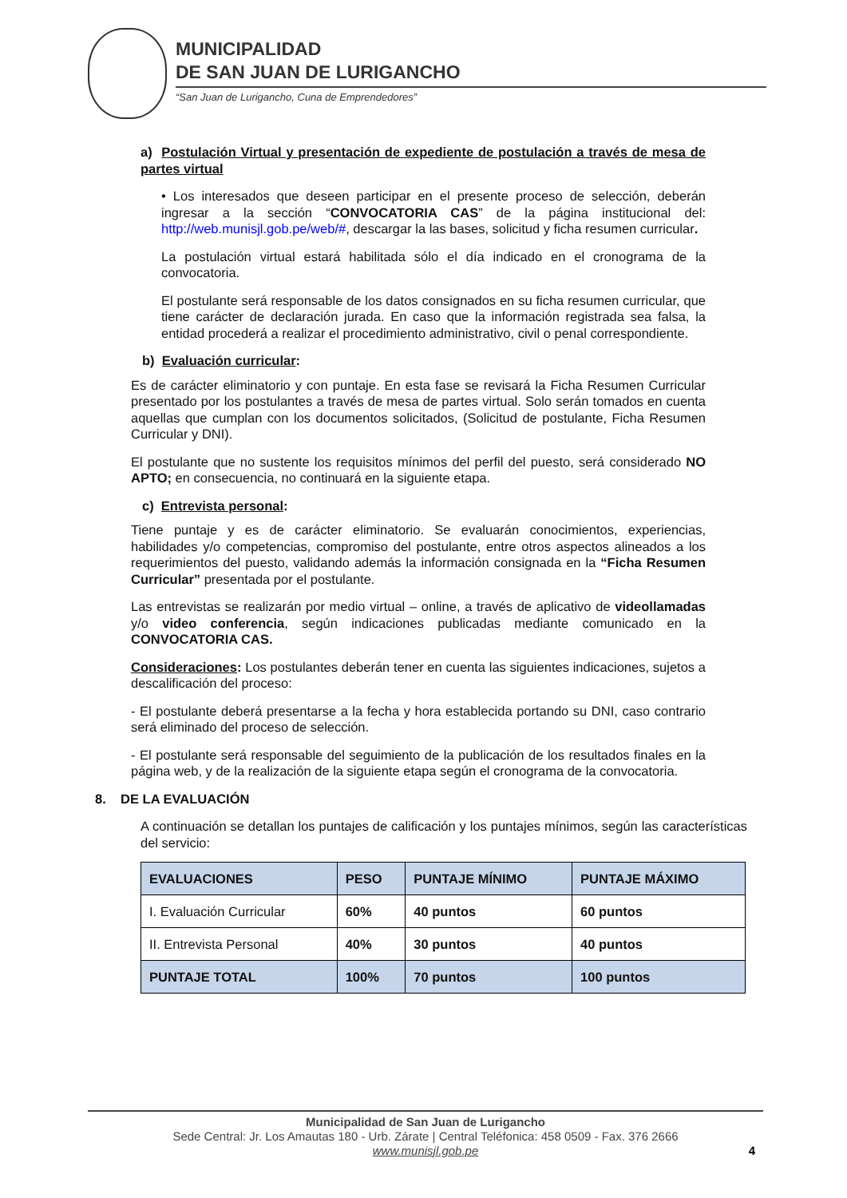MUNICIPALIDAD
DE SAN JUAN DE LURIGANCHO
“San Juan de Lurigancho, Cuna de Emprendedores”
a) Postulación Virtual y presentación de expediente de postulación a través de mesa de partes virtual
• Los interesados que deseen participar en el presente proceso de selección, deberán ingresar a la sección “CONVOCATORIA CAS” de la página institucional del: http://web.munisjl.gob.pe/web/#, descargar la las bases, solicitud y ficha resumen curricular.
La postulación virtual estará habilitada sólo el día indicado en el cronograma de la convocatoria.
El postulante será responsable de los datos consignados en su ficha resumen curricular, que tiene carácter de declaración jurada. En caso que la información registrada sea falsa, la entidad procederá a realizar el procedimiento administrativo, civil o penal correspondiente.
b) Evaluación curricular:
Es de carácter eliminatorio y con puntaje. En esta fase se revisará la Ficha Resumen Curricular presentado por los postulantes a través de mesa de partes virtual. Solo serán tomados en cuenta aquellas que cumplan con los documentos solicitados, (Solicitud de postulante, Ficha Resumen Curricular y DNI).
El postulante que no sustente los requisitos mínimos del perfil del puesto, será considerado NO APTO; en consecuencia, no continuará en la siguiente etapa.
c) Entrevista personal:
Tiene puntaje y es de carácter eliminatorio. Se evaluarán conocimientos, experiencias, habilidades y/o competencias, compromiso del postulante, entre otros aspectos alineados a los requerimientos del puesto, validando además la información consignada en la “Ficha Resumen Curricular” presentada por el postulante.
Las entrevistas se realizarán por medio virtual – online, a través de aplicativo de videollamadas y/o video conferencia, según indicaciones publicadas mediante comunicado en la CONVOCATORIA CAS.
Consideraciones: Los postulantes deberán tener en cuenta las siguientes indicaciones, sujetos a descalificación del proceso:
- El postulante deberá presentarse a la fecha y hora establecida portando su DNI, caso contrario será eliminado del proceso de selección.
- El postulante será responsable del seguimiento de la publicación de los resultados finales en la página web, y de la realización de la siguiente etapa según el cronograma de la convocatoria.
8. DE LA EVALUACIÓN
A continuación se detallan los puntajes de calificación y los puntajes mínimos, según las características del servicio:
| EVALUACIONES | PESO | PUNTAJE MÍNIMO | PUNTAJE MÁXIMO |
| --- | --- | --- | --- |
| I. Evaluación Curricular | 60% | 40 puntos | 60 puntos |
| II. Entrevista Personal | 40% | 30 puntos | 40 puntos |
| PUNTAJE TOTAL | 100% | 70 puntos | 100 puntos |
Municipalidad de San Juan de Lurigancho
Sede Central: Jr. Los Amautas 180 - Urb. Zárate | Central Teléfonica: 458 0509 - Fax. 376 2666
www.munisjl.gob.pe
4